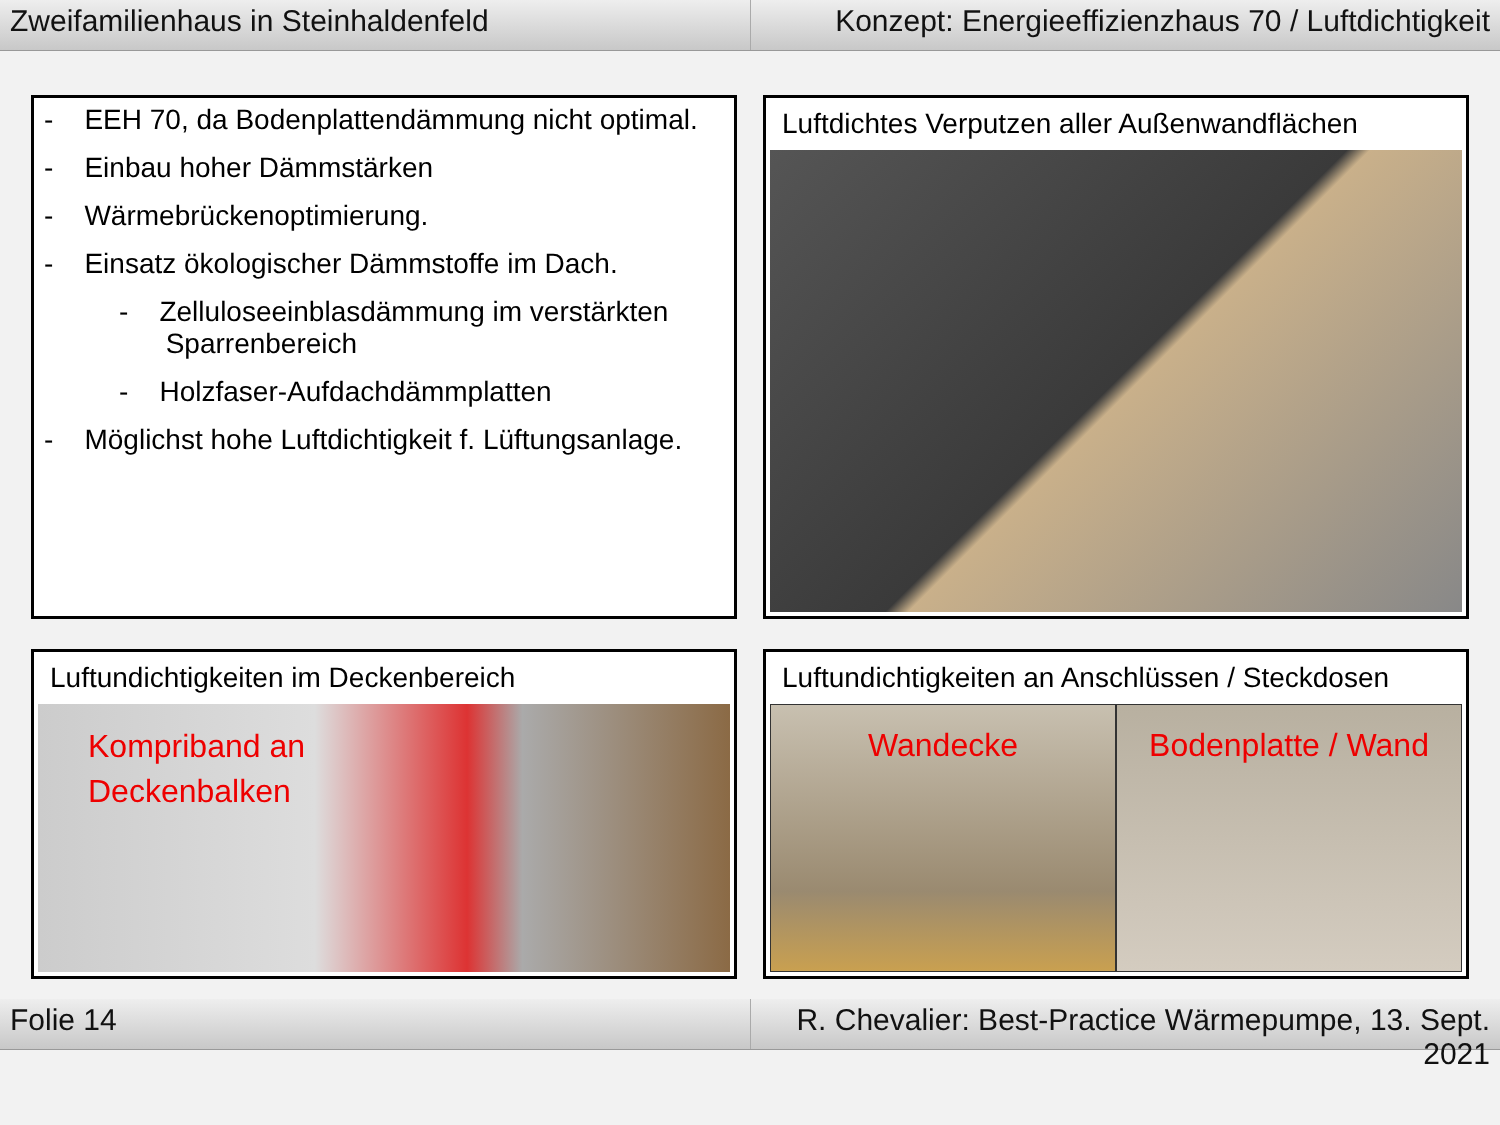Zweifamilienhaus in Steinhaldenfeld
Konzept: Energieeffizienzhaus 70 / Luftdichtigkeit
- EEH 70, da Bodenplattendämmung nicht optimal.
- Einbau hoher Dämmstärken
- Wärmebrückenoptimierung.
- Einsatz ökologischer Dämmstoffe im Dach.
- Zelluloseeinblasdämmung im verstärkten
Sparrenbereich
- Holzfaser-Aufdachdämmplatten
- Möglichst hohe Luftdichtigkeit f. Lüftungsanlage.
Luftdichtes Verputzen aller Außenwandflächen
Luftundichtigkeiten im Deckenbereich
Kompriband an
Deckenbalken
Luftundichtigkeiten an Anschlüssen / Steckdosen
Wandecke Bodenplatte / Wand
Folie 14 R. Chevalier: Best-Practice Wärmepumpe, 13. Sept. 2021